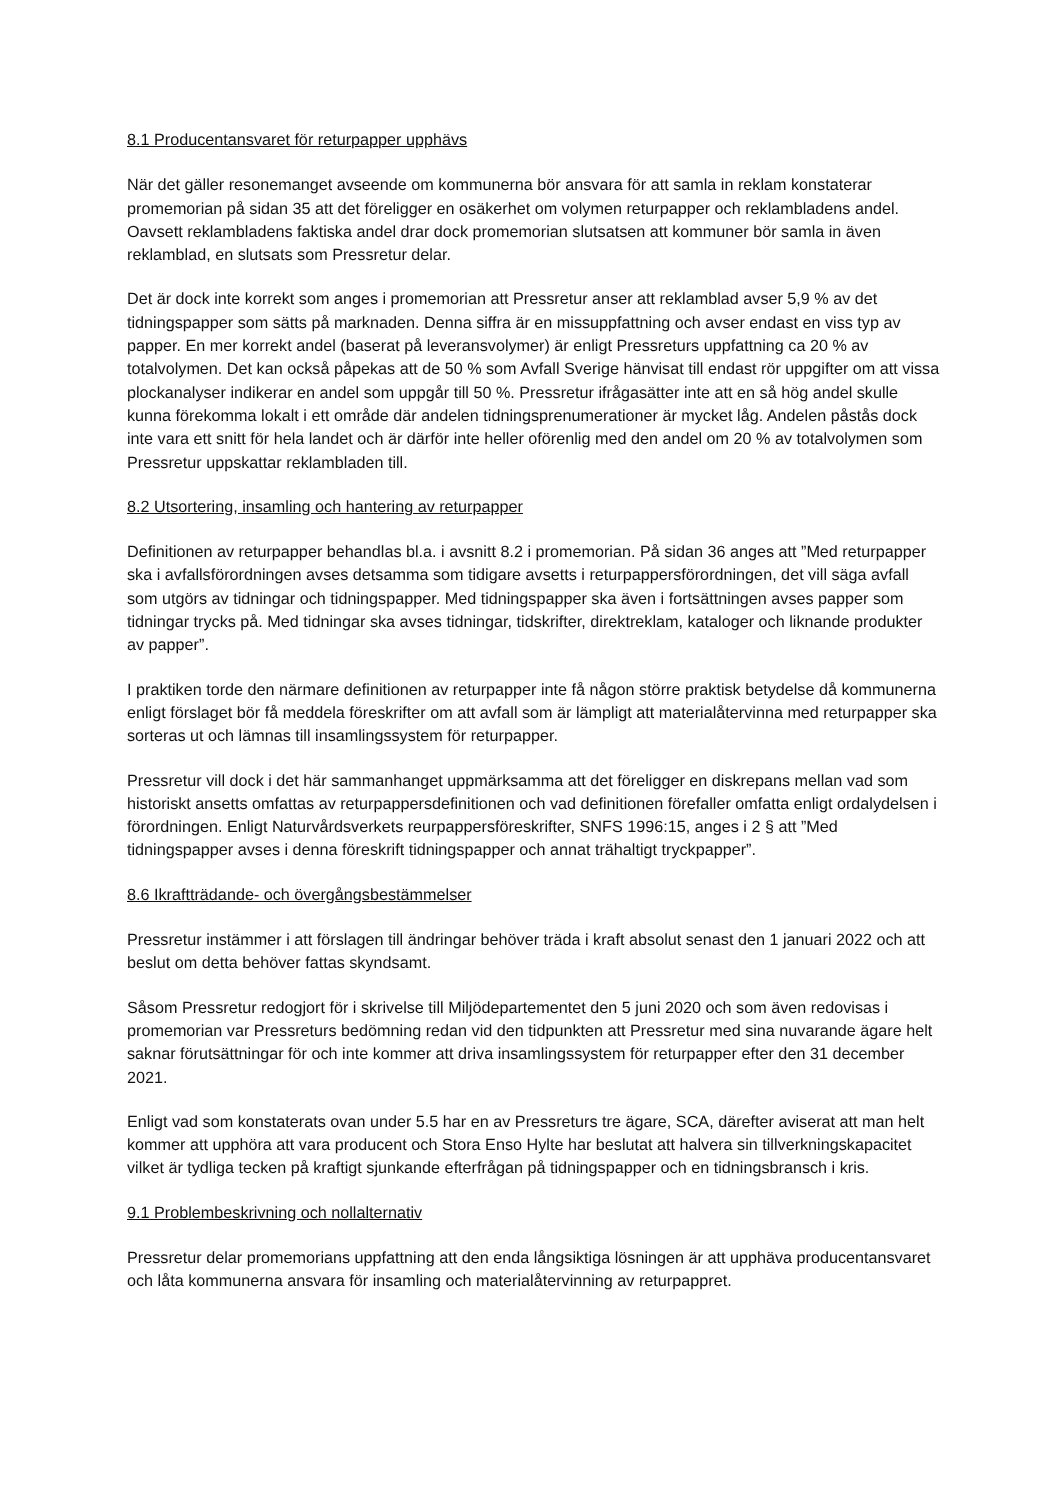8.1 Producentansvaret för returpapper upphävs
När det gäller resonemanget avseende om kommunerna bör ansvara för att samla in reklam konstaterar promemorian på sidan 35 att det föreligger en osäkerhet om volymen returpapper och reklambladens andel. Oavsett reklambladens faktiska andel drar dock promemorian slutsatsen att kommuner bör samla in även reklamblad, en slutsats som Pressretur delar.
Det är dock inte korrekt som anges i promemorian att Pressretur anser att reklamblad avser 5,9 % av det tidningspapper som sätts på marknaden. Denna siffra är en missuppfattning och avser endast en viss typ av papper. En mer korrekt andel (baserat på leveransvolymer) är enligt Pressreturs uppfattning ca 20 % av totalvolymen. Det kan också påpekas att de 50 % som Avfall Sverige hänvisat till endast rör uppgifter om att vissa plockanalyser indikerar en andel som uppgår till 50 %. Pressretur ifrågasätter inte att en så hög andel skulle kunna förekomma lokalt i ett område där andelen tidningsprenumerationer är mycket låg. Andelen påstås dock inte vara ett snitt för hela landet och är därför inte heller oförenlig med den andel om 20 % av totalvolymen som Pressretur uppskattar reklambladen till.
8.2 Utsortering, insamling och hantering av returpapper
Definitionen av returpapper behandlas bl.a. i avsnitt 8.2 i promemorian. På sidan 36 anges att ”Med returpapper ska i avfallsförordningen avses detsamma som tidigare avsetts i returpappersförordningen, det vill säga avfall som utgörs av tidningar och tidningspapper. Med tidningspapper ska även i fortsättningen avses papper som tidningar trycks på. Med tidningar ska avses tidningar, tidskrifter, direktreklam, kataloger och liknande produkter av papper”.
I praktiken torde den närmare definitionen av returpapper inte få någon större praktisk betydelse då kommunerna enligt förslaget bör få meddela föreskrifter om att avfall som är lämpligt att materialåtervinna med returpapper ska sorteras ut och lämnas till insamlingssystem för returpapper.
Pressretur vill dock i det här sammanhanget uppmärksamma att det föreligger en diskrepans mellan vad som historiskt ansetts omfattas av returpappersdefinitionen och vad definitionen förefaller omfatta enligt ordalydelsen i förordningen. Enligt Naturvårdsverkets reurpappersföreskrifter, SNFS 1996:15, anges i 2 § att ”Med tidningspapper avses i denna föreskrift tidningspapper och annat trähaltigt tryckpapper”.
8.6 Ikraftträdande- och övergångsbestämmelser
Pressretur instämmer i att förslagen till ändringar behöver träda i kraft absolut senast den 1 januari 2022 och att beslut om detta behöver fattas skyndsamt.
Såsom Pressretur redogjort för i skrivelse till Miljödepartementet den 5 juni 2020 och som även redovisas i promemorian var Pressreturs bedömning redan vid den tidpunkten att Pressretur med sina nuvarande ägare helt saknar förutsättningar för och inte kommer att driva insamlingssystem för returpapper efter den 31 december 2021.
Enligt vad som konstaterats ovan under 5.5 har en av Pressreturs tre ägare, SCA, därefter aviserat att man helt kommer att upphöra att vara producent och Stora Enso Hylte har beslutat att halvera sin tillverkningskapacitet vilket är tydliga tecken på kraftigt sjunkande efterfrågan på tidningspapper och en tidningsbransch i kris.
9.1 Problembeskrivning och nollalternativ
Pressretur delar promemorians uppfattning att den enda långsiktiga lösningen är att upphäva producentansvaret och låta kommunerna ansvara för insamling och materialåtervinning av returpappret.